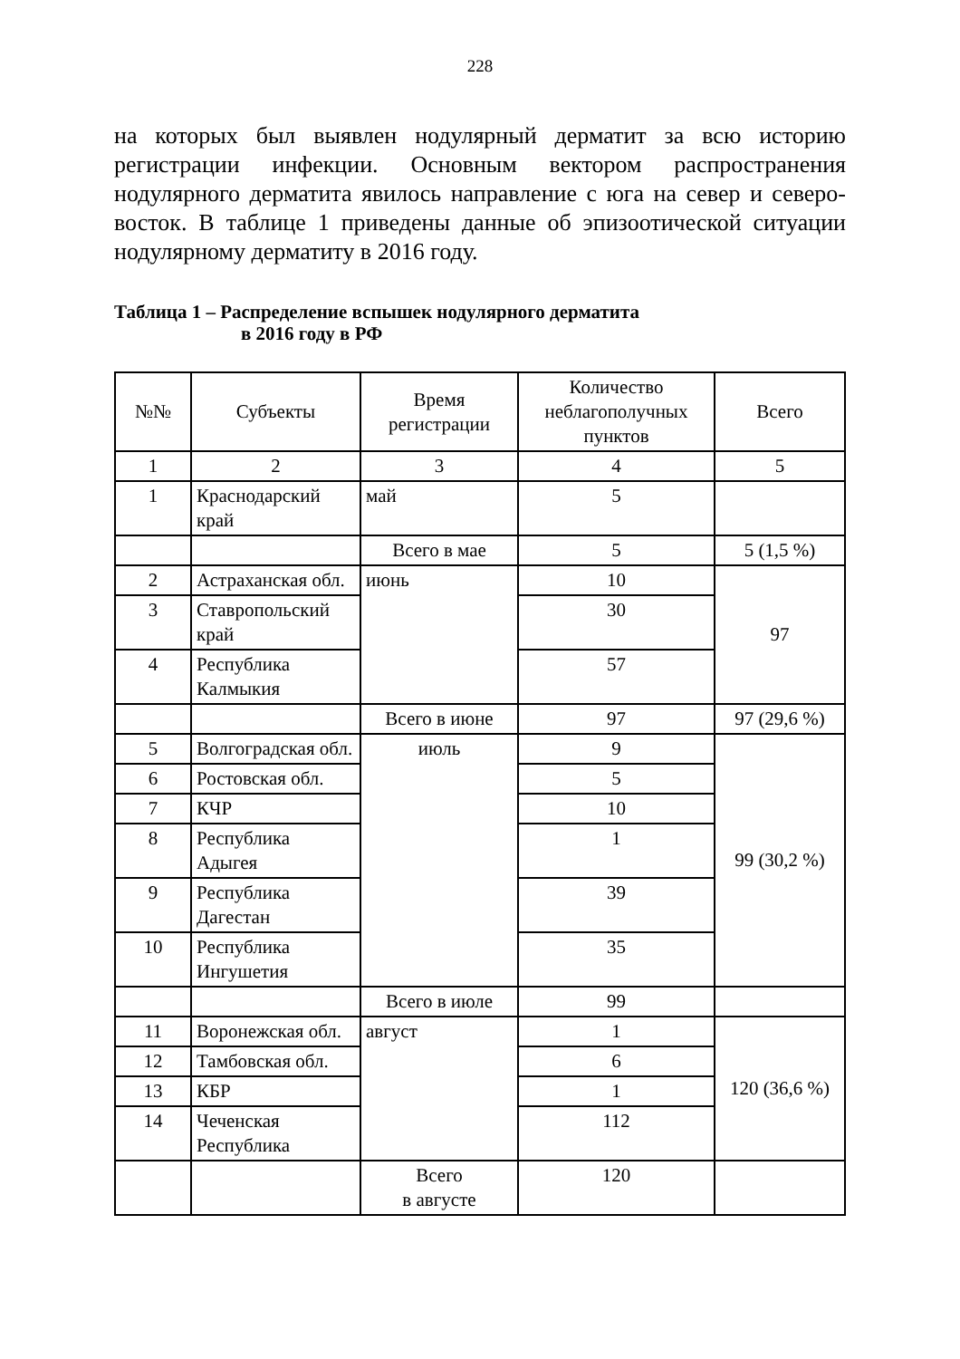228
на которых был выявлен нодулярный дерматит за всю историю регистрации инфекции. Основным вектором распространения нодулярного дерматита явилось направление с юга на север и северо-восток. В таблице 1 приведены данные об эпизоотической ситуации нодулярному дерматиту в 2016 году.
Таблица 1 – Распределение вспышек нодулярного дерматита
в 2016 году в РФ
| №№ | Субъекты | Время регистрации | Количество неблагополучных пунктов | Всего |
| --- | --- | --- | --- | --- |
| 1 | 2 | 3 | 4 | 5 |
| 1 | Краснодарский край | май | 5 | |
| | | Всего в мае | 5 | 5 (1,5 %) |
| 2 | Астраханская обл. | июнь | 10 | 97 |
| 3 | Ставропольский край | | 30 | |
| 4 | Республика Калмыкия | | 57 | |
| | | Всего в июне | 97 | 97 (29,6 %) |
| 5 | Волгоградская обл. | июль | 9 | 99 (30,2 %) |
| 6 | Ростовская обл. | | 5 | |
| 7 | КЧР | | 10 | |
| 8 | Республика Адыгея | | 1 | |
| 9 | Республика Дагестан | | 39 | |
| 10 | Республика Ингушетия | | 35 | |
| | | Всего в июле | 99 | |
| 11 | Воронежская обл. | август | 1 | 120 (36,6 %) |
| 12 | Тамбовская обл. | | 6 | |
| 13 | КБР | | 1 | |
| 14 | Чеченская Республика | | 112 | |
| | | Всего в августе | 120 | |